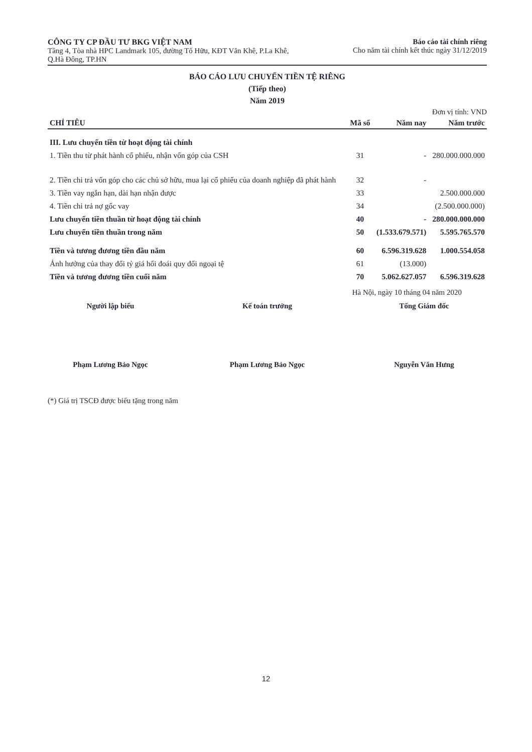CÔNG TY CP ĐẦU TƯ BKG VIỆT NAM
Tầng 4, Tòa nhà HPC Landmark 105, đường Tố Hữu, KĐT Văn Khê, P.La Khê, Q.Hà Đông, TP.HN
Báo cáo tài chính riêng
Cho năm tài chính kết thúc ngày 31/12/2019
BÁO CÁO LƯU CHUYỂN TIỀN TỆ RIÊNG
(Tiếp theo)
Năm 2019
Đơn vị tính: VND
| CHỈ TIÊU | Mã số | Năm nay | Năm trước |
| --- | --- | --- | --- |
| III. Lưu chuyển tiền từ hoạt động tài chính | | | |
| 1. Tiền thu từ phát hành cổ phiếu, nhận vốn góp của CSH | 31 | - | 280.000.000.000 |
| 2. Tiền chi trả vốn góp cho các chủ sở hữu, mua lại cổ phiếu của doanh nghiệp đã phát hành | 32 | - | |
| 3. Tiền vay ngắn hạn, dài hạn nhận được | 33 | | 2.500.000.000 |
| 4. Tiền chi trả nợ gốc vay | 34 | | (2.500.000.000) |
| Lưu chuyển tiền thuần từ hoạt động tài chính | 40 | - | 280.000.000.000 |
| Lưu chuyển tiền thuần trong năm | 50 | (1.533.679.571) | 5.595.765.570 |
| Tiền và tương đương tiền đầu năm | 60 | 6.596.319.628 | 1.000.554.058 |
| Ảnh hưởng của thay đổi tỷ giá hối đoái quy đổi ngoại tệ | 61 | (13.000) | |
| Tiền và tương đương tiền cuối năm | 70 | 5.062.627.057 | 6.596.319.628 |
Hà Nội, ngày 10 tháng 04 năm 2020
Người lập biểu
Phạm Lương Bảo Ngọc
Kế toán trưởng
Phạm Lương Bảo Ngọc
Tổng Giám đốc
Nguyễn Văn Hưng
(*) Giá trị TSCĐ được biếu tặng trong năm
12